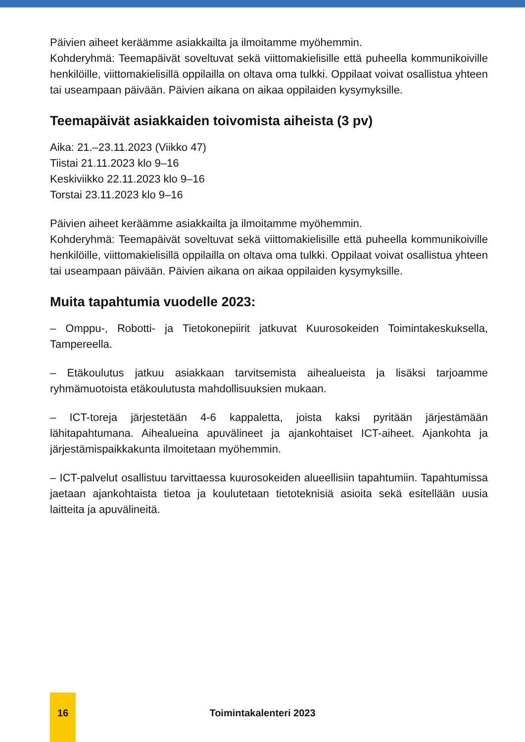Päivien aiheet keräämme asiakkailta ja ilmoitamme myöhemmin.
Kohderyhmä: Teemapäivät soveltuvat sekä viittomakielisille että puheella kommunikoiville henkilöille, viittomakielisillä oppilailla on oltava oma tulkki. Oppilaat voivat osallistua yhteen tai useampaan päivään. Päivien aikana on aikaa oppilaiden kysymyksille.
Teemapäivät asiakkaiden toivomista aiheista (3 pv)
Aika: 21.–23.11.2023 (Viikko 47)
Tiistai 21.11.2023 klo 9–16
Keskiviikko 22.11.2023 klo 9–16
Torstai 23.11.2023 klo 9–16
Päivien aiheet keräämme asiakkailta ja ilmoitamme myöhemmin.
Kohderyhmä: Teemapäivät soveltuvat sekä viittomakielisille että puheella kommunikoiville henkilöille, viittomakielisillä oppilailla on oltava oma tulkki. Oppilaat voivat osallistua yhteen tai useampaan päivään. Päivien aikana on aikaa oppilaiden kysymyksille.
Muita tapahtumia vuodelle 2023:
– Omppu-, Robotti- ja Tietokonepiirit jatkuvat Kuurosokeiden Toimintakeskuksella, Tampereella.
– Etäkoulutus jatkuu asiakkaan tarvitsemista aihealueista ja lisäksi tarjoamme ryhmämuotoista etäkoulutusta mahdollisuuksien mukaan.
– ICT-toreja järjestetään 4-6 kappaletta, joista kaksi pyritään järjestämään lähitapahtumana. Aihealueina apuvälineet ja ajankohtaiset ICT-aiheet. Ajankohta ja järjestämispaikkakunta ilmoitetaan myöhemmin.
– ICT-palvelut osallistuu tarvittaessa kuurosokeiden alueellisiin tapahtumiin. Tapahtumissa jaetaan ajankohtaista tietoa ja koulutetaan tietoteknisiä asioita sekä esitellään uusia laitteita ja apuvälineitä.
16
Toimintakalenteri 2023